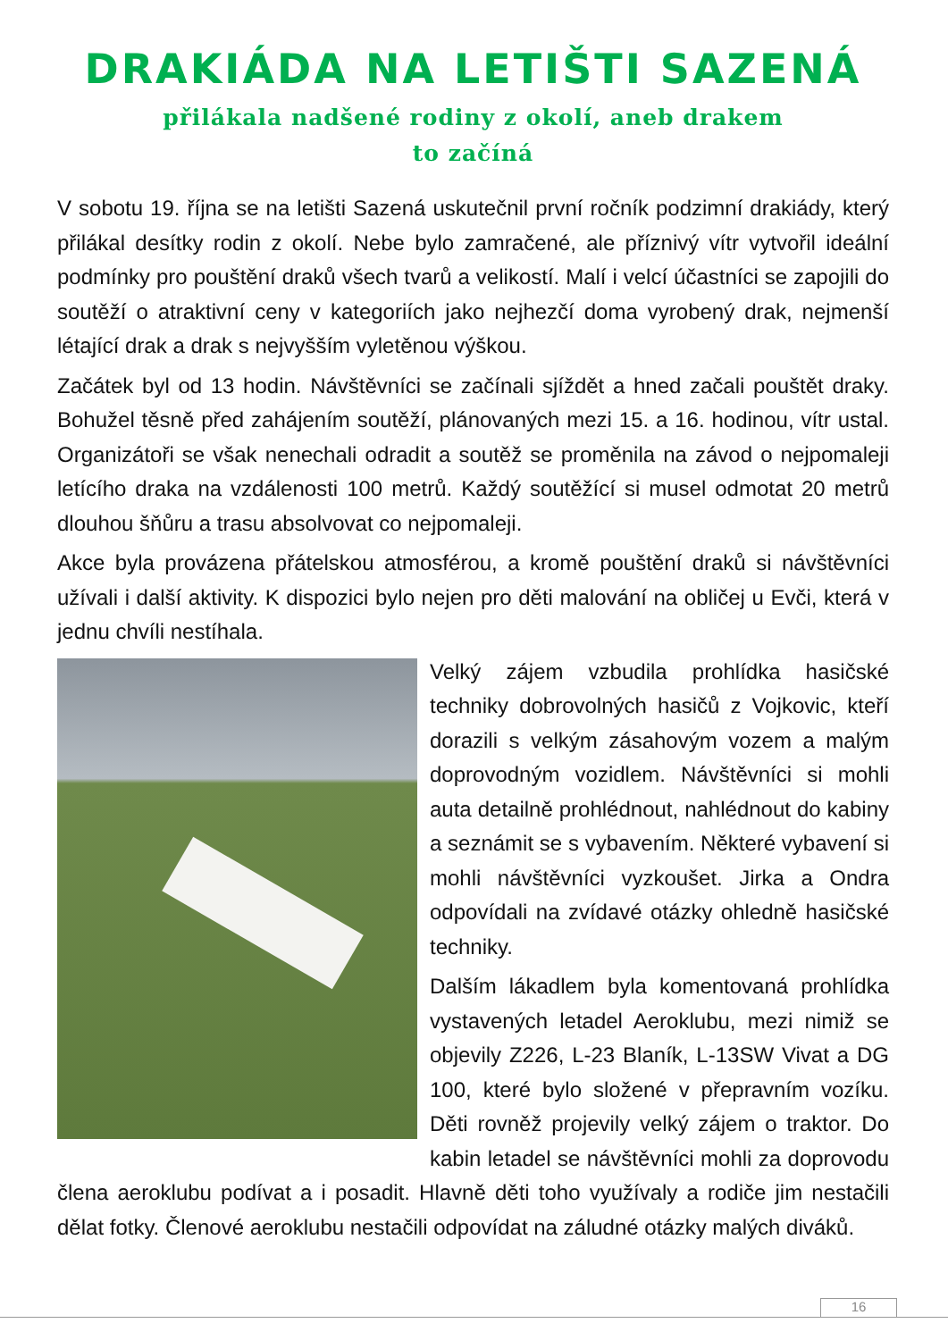DRAKIÁDA NA LETIŠTI SAZENÁ
přilákala nadšené rodiny z okolí, aneb drakem
to začíná
V sobotu 19. října se na letišti Sazená uskutečnil první ročník podzimní drakiády, který přilákal desítky rodin z okolí. Nebe bylo zamračené, ale příznivý vítr vytvořil ideální podmínky pro pouštění draků všech tvarů a velikostí. Malí i velcí účastníci se zapojili do soutěží o atraktivní ceny v kategoriích jako nejhezčí doma vyrobený drak, nejmenší létající drak a drak s nejvyšším vyletěnou výškou.
Začátek byl od 13 hodin. Návštěvníci se začínali sjíždět a hned začali pouštět draky. Bohužel těsně před zahájením soutěží, plánovaných mezi 15. a 16. hodinou, vítr ustal. Organizátoři se však nenechali odradit a soutěž se proměnila na závod o nejpomaleji letícího draka na vzdálenosti 100 metrů. Každý soutěžící si musel odmotat 20 metrů dlouhou šňůru a trasu absolvovat co nejpomaleji.
Akce byla provázena přátelskou atmosférou, a kromě pouštění draků si návštěvníci užívali i další aktivity. K dispozici bylo nejen pro děti malování na obličej u Evči, která v jednu chvíli nestíhala.
Velký zájem vzbudila prohlídka hasičské techniky dobrovolných hasičů z Vojkovic, kteří dorazili s velkým zásahovým vozem a malým doprovodným vozidlem. Návštěvníci si mohli auta detailně prohlédnout, nahlédnout do kabiny a seznámit se s vybavením. Některé vybavení si mohli návštěvníci vyzkoušet. Jirka a Ondra odpovídali na zvídavé otázky ohledně hasičské techniky.
Dalším lákadlem byla komentovaná prohlídka vystavených letadel Aeroklubu, mezi nimiž se objevily Z226, L-23 Blaník, L-13SW Vivat a DG 100, které bylo složené v přepravním vozíku. Děti rovněž projevily velký zájem o traktor. Do kabin letadel se návštěvníci mohli za doprovodu člena aeroklubu podívat a i posadit. Hlavně děti toho využívaly a rodiče jim nestačili dělat fotky. Členové aeroklubu nestačili odpovídat na záludné otázky malých diváků.
16